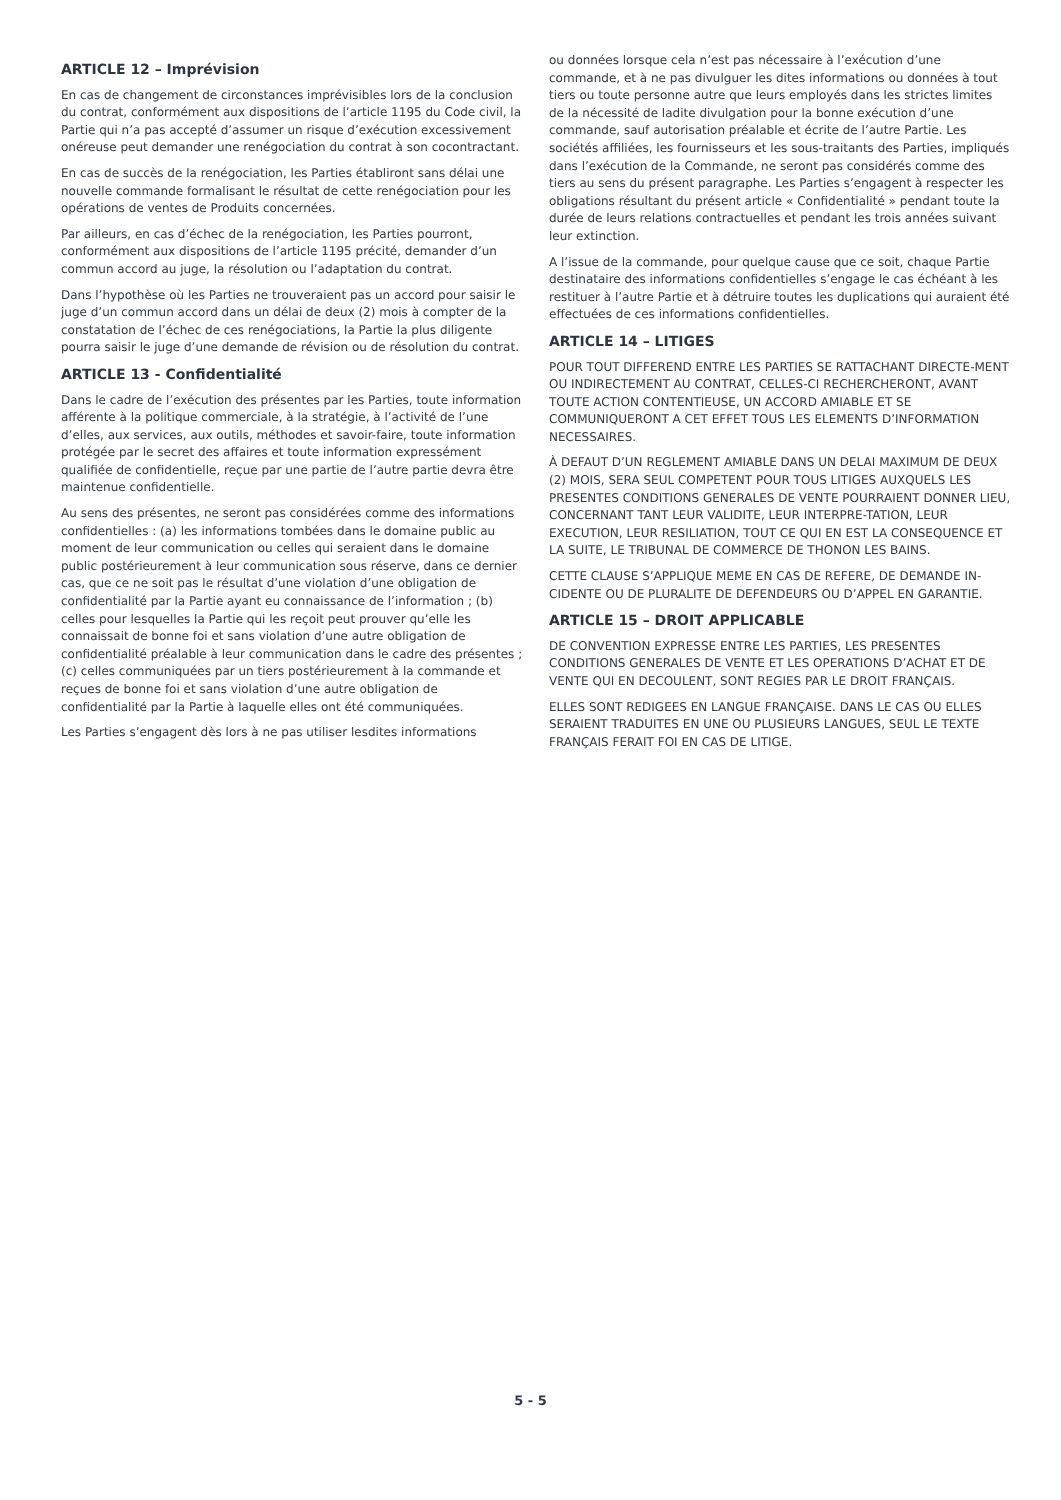ARTICLE 12 – Imprévision
En cas de changement de circonstances imprévisibles lors de la conclusion du contrat, conformément aux dispositions de l’article 1195 du Code civil, la Partie qui n’a pas accepté d’assumer un risque d’exécution excessivement onéreuse peut demander une renégociation du contrat à son cocontractant.
En cas de succès de la renégociation, les Parties établiront sans délai une nouvelle commande formalisant le résultat de cette renégociation pour les opérations de ventes de Produits concernées.
Par ailleurs, en cas d’échec de la renégociation, les Parties pourront, conformément aux dispositions de l’article 1195 précité, demander d’un commun accord au juge, la résolution ou l’adaptation du contrat.
Dans l’hypothèse où les Parties ne trouveraient pas un accord pour saisir le juge d’un commun accord dans un délai de deux (2) mois à compter de la constatation de l’échec de ces renégociations, la Partie la plus diligente pourra saisir le juge d’une demande de révision ou de résolution du contrat.
ARTICLE 13 - Confidentialité
Dans le cadre de l’exécution des présentes par les Parties, toute information afférente à la politique commerciale, à la stratégie, à l’activité de l’une d’elles, aux services, aux outils, méthodes et savoir-faire, toute information protégée par le secret des affaires et toute information expressément qualifiée de confidentielle, reçue par une partie de l’autre partie devra être maintenue confidentielle.
Au sens des présentes, ne seront pas considérées comme des informations confidentielles : (a) les informations tombées dans le domaine public au moment de leur communication ou celles qui seraient dans le domaine public postérieurement à leur communication sous réserve, dans ce dernier cas, que ce ne soit pas le résultat d’une violation d’une obligation de confidentialité par la Partie ayant eu connaissance de l’information ; (b) celles pour lesquelles la Partie qui les reçoit peut prouver qu’elle les connaissait de bonne foi et sans violation d’une autre obligation de confidentialité préalable à leur communication dans le cadre des présentes ; (c) celles communiquées par un tiers postérieurement à la commande et reçues de bonne foi et sans violation d’une autre obligation de confidentialité par la Partie à laquelle elles ont été communiquées.
Les Parties s’engagent dès lors à ne pas utiliser lesdites informations
ou données lorsque cela n’est pas nécessaire à l’exécution d’une commande, et à ne pas divulguer les dites informations ou données à tout tiers ou toute personne autre que leurs employés dans les strictes limites de la nécessité de ladite divulgation pour la bonne exécution d’une commande, sauf autorisation préalable et écrite de l’autre Partie. Les sociétés affiliées, les fournisseurs et les sous-traitants des Parties, impliqués dans l’exécution de la Commande, ne seront pas considérés comme des tiers au sens du présent paragraphe. Les Parties s’engagent à respecter les obligations résultant du présent article « Confidentialité » pendant toute la durée de leurs relations contractuelles et pendant les trois années suivant leur extinction.
A l’issue de la commande, pour quelque cause que ce soit, chaque Partie destinataire des informations confidentielles s’engage le cas échéant à les restituer à l’autre Partie et à détruire toutes les duplications qui auraient été effectuées de ces informations confidentielles.
ARTICLE 14 – LITIGES
POUR TOUT DIFFEREND ENTRE LES PARTIES SE RATTACHANT DIRECTE-MENT OU INDIRECTEMENT AU CONTRAT, CELLES-CI RECHERCHERONT, AVANT TOUTE ACTION CONTENTIEUSE, UN ACCORD AMIABLE ET SE COMMUNIQUERONT A CET EFFET TOUS LES ELEMENTS D’INFORMATION NECESSAIRES.
À DEFAUT D’UN REGLEMENT AMIABLE DANS UN DELAI MAXIMUM DE DEUX (2) MOIS, SERA SEUL COMPETENT POUR TOUS LITIGES AUXQUELS LES PRESENTES CONDITIONS GENERALES DE VENTE POURRAIENT DONNER LIEU, CONCERNANT TANT LEUR VALIDITE, LEUR INTERPRE-TATION, LEUR EXECUTION, LEUR RESILIATION, TOUT CE QUI EN EST LA CONSEQUENCE ET LA SUITE, LE TRIBUNAL DE COMMERCE DE THONON LES BAINS.
CETTE CLAUSE S’APPLIQUE MEME EN CAS DE REFERE, DE DEMANDE IN-CIDENTE OU DE PLURALITE DE DEFENDEURS OU D’APPEL EN GARANTIE.
ARTICLE 15 – DROIT APPLICABLE
DE CONVENTION EXPRESSE ENTRE LES PARTIES, LES PRESENTES CONDITIONS GENERALES DE VENTE ET LES OPERATIONS D’ACHAT ET DE VENTE QUI EN DECOULENT, SONT REGIES PAR LE DROIT FRANÇAIS.
ELLES SONT REDIGEES EN LANGUE FRANÇAISE. DANS LE CAS OU ELLES SERAIENT TRADUITES EN UNE OU PLUSIEURS LANGUES, SEUL LE TEXTE FRANÇAIS FERAIT FOI EN CAS DE LITIGE.
5 - 5